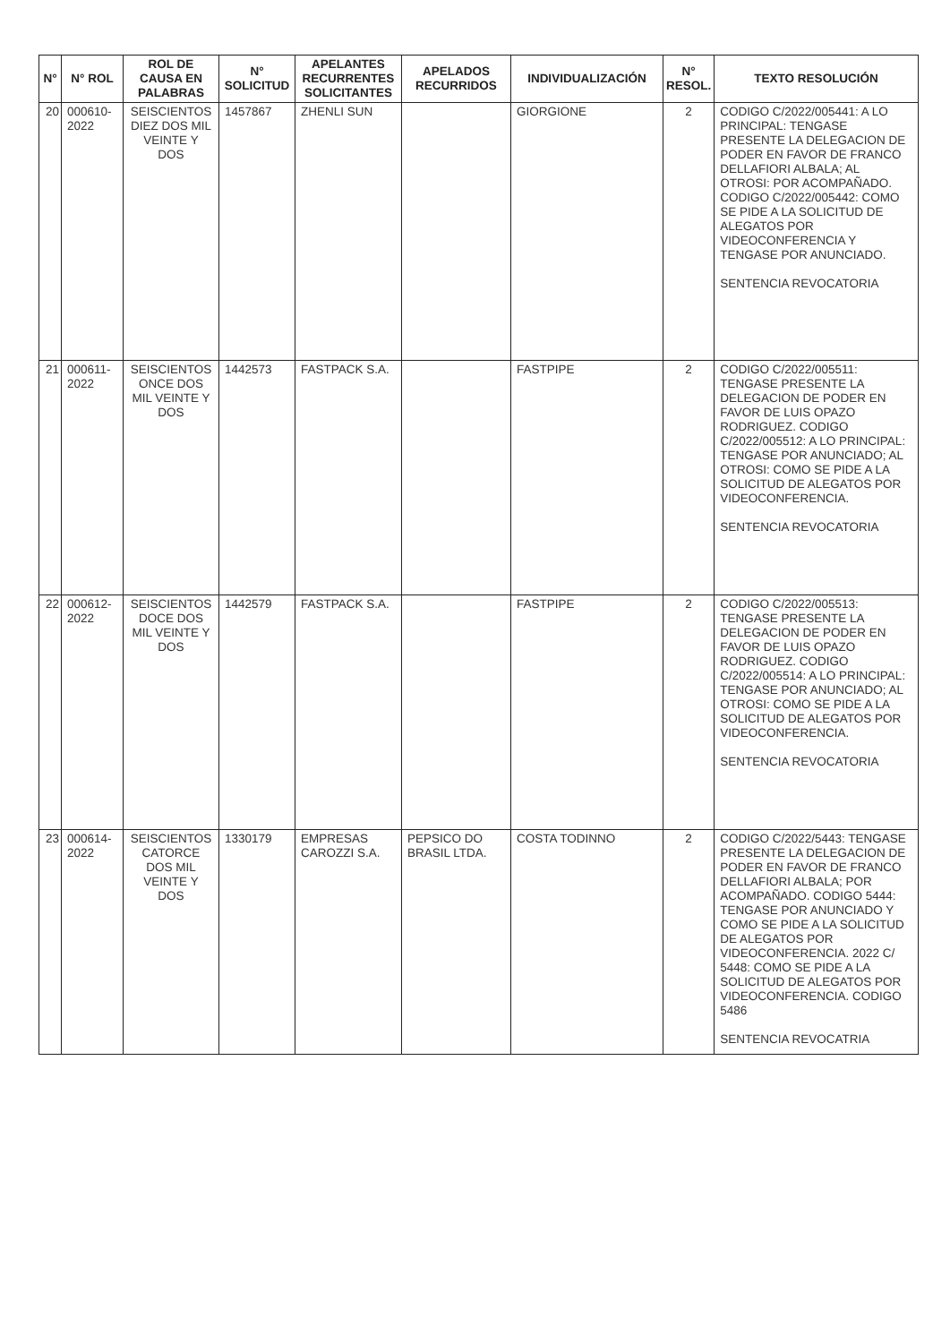| N° | N° ROL | ROL DE CAUSA EN PALABRAS | N° SOLICITUD | APELANTES RECURRENTES SOLICITANTES | APELADOS RECURRIDOS | INDIVIDUALIZACIÓN | N° RESOL. | TEXTO RESOLUCIÓN |
| --- | --- | --- | --- | --- | --- | --- | --- | --- |
| 20 | 000610-2022 | SEISCIENTOS DIEZ DOS MIL VEINTE Y DOS | 1457867 | ZHENLI SUN | | GIORGIONE | 2 | CODIGO C/2022/005441: A LO PRINCIPAL: TENGASE PRESENTE LA DELEGACION DE PODER EN FAVOR DE FRANCO DELLAFIORI ALBALA; AL OTROSI: POR ACOMPAÑADO. CODIGO C/2022/005442: COMO SE PIDE A LA SOLICITUD DE ALEGATOS POR VIDEOCONFERENCIA Y TENGASE POR ANUNCIADO. SENTENCIA REVOCATORIA |
| 21 | 000611-2022 | SEISCIENTOS ONCE DOS MIL VEINTE Y DOS | 1442573 | FASTPACK S.A. | | FASTPIPE | 2 | CODIGO C/2022/005511: TENGASE PRESENTE LA DELEGACION DE PODER EN FAVOR DE LUIS OPAZO RODRIGUEZ. CODIGO C/2022/005512: A LO PRINCIPAL: TENGASE POR ANUNCIADO; AL OTROSI: COMO SE PIDE A LA SOLICITUD DE ALEGATOS POR VIDEOCONFERENCIA. SENTENCIA REVOCATORIA |
| 22 | 000612-2022 | SEISCIENTOS DOCE DOS MIL VEINTE Y DOS | 1442579 | FASTPACK S.A. | | FASTPIPE | 2 | CODIGO C/2022/005513: TENGASE PRESENTE LA DELEGACION DE PODER EN FAVOR DE LUIS OPAZO RODRIGUEZ. CODIGO C/2022/005514: A LO PRINCIPAL: TENGASE POR ANUNCIADO; AL OTROSI: COMO SE PIDE A LA SOLICITUD DE ALEGATOS POR VIDEOCONFERENCIA. SENTENCIA REVOCATORIA |
| 23 | 000614-2022 | SEISCIENTOS CATORCE DOS MIL VEINTE Y DOS | 1330179 | EMPRESAS CAROZZI S.A. | PEPSICO DO BRASIL LTDA. | COSTA TODINNO | 2 | CODIGO C/2022/5443: TENGASE PRESENTE LA DELEGACION DE PODER EN FAVOR DE FRANCO DELLAFIORI ALBALA; POR ACOMPAÑADO. CODIGO 5444: TENGASE POR ANUNCIADO Y COMO SE PIDE A LA SOLICITUD DE ALEGATOS POR VIDEOCONFERENCIA. 2022 C/ 5448: COMO SE PIDE A LA SOLICITUD DE ALEGATOS POR VIDEOCONFERENCIA. CODIGO 5486 SENTENCIA REVOCATRIA |